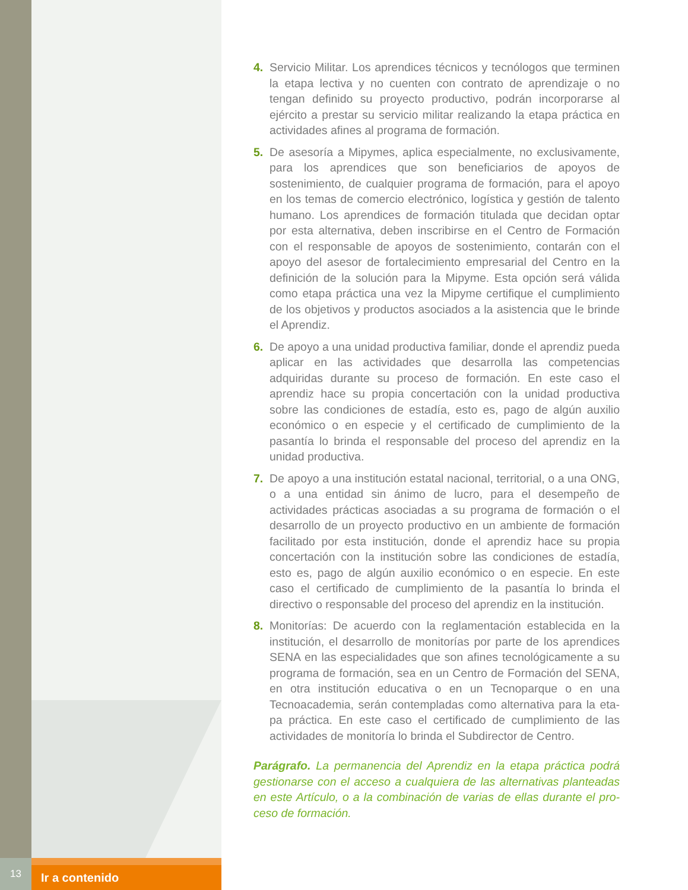4. Servicio Militar. Los aprendices técnicos y tecnólogos que terminen la etapa lectiva y no cuenten con contrato de aprendizaje o no tengan definido su proyecto productivo, podrán incorporarse al ejército a prestar su servicio militar realizando la etapa práctica en actividades afines al programa de formación.
5. De asesoría a Mipymes, aplica especialmente, no exclusivamente, para los aprendices que son beneficiarios de apoyos de sostenimiento, de cualquier programa de formación, para el apoyo en los temas de comercio electrónico, logística y gestión de talento humano. Los aprendices de formación titulada que decidan optar por esta alternativa, deben inscribirse en el Centro de Formación con el responsable de apoyos de sostenimiento, contarán con el apoyo del asesor de fortalecimiento empresarial del Centro en la definición de la solución para la Mipyme. Esta opción será válida como etapa práctica una vez la Mipyme certifique el cumplimiento de los objetivos y productos asociados a la asistencia que le brinde el Aprendiz.
6. De apoyo a una unidad productiva familiar, donde el aprendiz pueda aplicar en las actividades que desarrolla las competencias adquiridas durante su proceso de formación. En este caso el aprendiz hace su propia concertación con la unidad productiva sobre las condiciones de estadía, esto es, pago de algún auxilio económico o en especie y el certificado de cumplimiento de la pasantía lo brinda el responsable del proceso del aprendiz en la unidad productiva.
7. De apoyo a una institución estatal nacional, territorial, o a una ONG, o a una entidad sin ánimo de lucro, para el desempeño de actividades prácticas asociadas a su programa de formación o el desarrollo de un proyecto productivo en un ambiente de formación facilitado por esta institución, donde el aprendiz hace su propia concertación con la institución sobre las condiciones de estadía, esto es, pago de algún auxilio económico o en especie. En este caso el certificado de cumplimiento de la pasantía lo brinda el directivo o responsable del proceso del aprendiz en la institución.
8. Monitorías: De acuerdo con la reglamentación establecida en la institución, el desarrollo de monitorías por parte de los aprendices SENA en las especialidades que son afines tecnológicamente a su programa de formación, sea en un Centro de Formación del SENA, en otra institución educativa o en un Tecnoparque o en una Tecnoacademia, serán contempladas como alternativa para la eta-pa práctica. En este caso el certificado de cumplimiento de las actividades de monitoría lo brinda el Subdirector de Centro.
Parágrafo. La permanencia del Aprendiz en la etapa práctica podrá gestionarse con el acceso a cualquiera de las alternativas planteadas en este Artículo, o a la combinación de varias de ellas durante el pro-ceso de formación.
13
Ir a contenido